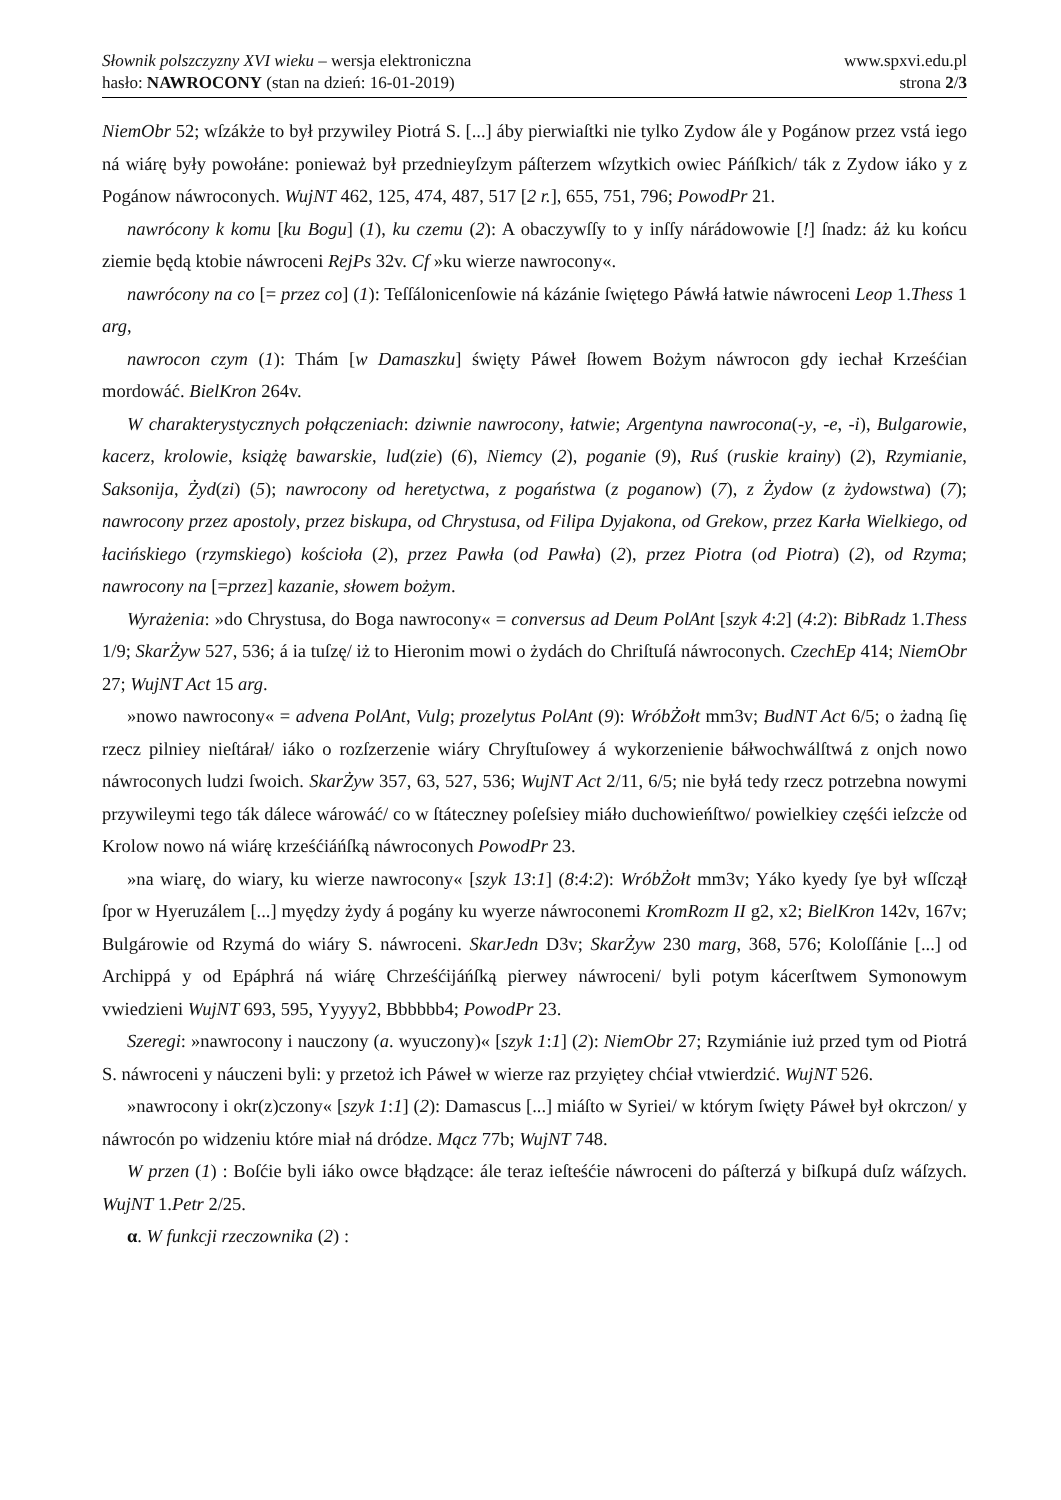Słownik polszczyzny XVI wieku – wersja elektroniczna
hasło: NAWROCONY (stan na dzień: 16-01-2019)
www.spxvi.edu.pl
strona 2/3
NiemObr 52; wſzákże to był przywiley Piotrá S. [...] áby pierwiaſtki nie tylko Zydow ále y Pogánow przez vstá iego ná wiárę były powołáne: ponieważ był przednieyſzym páſterzem wſzytkich owiec Páńſkich/ ták z Zydow iáko y z Pogánow náwroconych. WujNT 462, 125, 474, 487, 517 [2 r.], 655, 751, 796; PowodPr 21.
nawrócony k komu [ku Bogu] (1), ku czemu (2): A obaczywſſy to y inſſy nárádowowie [!] ſnadz: áż ku końcu ziemie będą ktobie náwroceni RejPs 32v. Cf »ku wierze nawrocony«.
nawrócony na co [= przez co] (1): Teſſálonicenſowie ná kázánie ſwiętego Páwłá łatwie náwroceni Leop 1.Thess 1 arg,
nawrocon czym (1): Thám [w Damaszku] święty Páweł ſłowem Bożym náwrocon gdy iechał Krześćian mordowáć. BielKron 264v.
W charakterystycznych połączeniach: dziwnie nawrocony, łatwie; Argentyna nawrocona(-y, -e, -i), Bulgarowie, kacerz, krolowie, książę bawarskie, lud(zie) (6), Niemcy (2), poganie (9), Ruś (ruskie krainy) (2), Rzymianie, Saksonija, Żyd(zi) (5); nawrocony od heretyctwa, z pogaństwa (z poganow) (7), z Żydow (z żydowstwa) (7); nawrocony przez apostoly, przez biskupa, od Chrystusa, od Filipa Dyjakona, od Grekow, przez Karła Wielkiego, od łacińskiego (rzymskiego) kościoła (2), przez Pawła (od Pawła) (2), przez Piotra (od Piotra) (2), od Rzyma; nawrocony na [=przez] kazanie, słowem bożym.
Wyrażenia: »do Chrystusa, do Boga nawrocony« = conversus ad Deum PolAnt [szyk 4:2] (4:2): BibRadz 1.Thess 1/9; SkarŻyw 527, 536; á ia tuſzę/ iż to Hieronim mowi o żydách do Chriſtuſá náwroconych. CzechEp 414; NiemObr 27; WujNT Act 15 arg.
»nowo nawrocony« = advena PolAnt, Vulg; prozelytus PolAnt (9): WróbŻołt mm3v; BudNT Act 6/5; o żadną ſię rzecz pilniey nieſtárał/ iáko o rozſzerzenie wiáry Chryſtuſowey á wykorzenienie báłwochwálſtwá z onjch nowo náwroconych ludzi ſwoich. SkarŻyw 357, 63, 527, 536; WujNT Act 2/11, 6/5; nie byłá tedy rzecz potrzebna nowymi przywileymi tego ták dálece wárowáć/ co w ſtáteczney poſeſsiey miáło duchowieńſtwo/ powielkiey częśći ieſzcże od Krolow nowo ná wiárę krześćiáńſką náwroconych PowodPr 23.
»na wiarę, do wiary, ku wierze nawrocony« [szyk 13:1] (8:4:2): WróbŻołt mm3v; Yáko kyedy ſye był wſſczął ſpor w Hyeruzálem [...] myędzy żydy á pogány ku wyerze náwroconemi KromRozm II g2, x2; BielKron 142v, 167v; Bulgárowie od Rzymá do wiáry S. náwroceni. SkarJedn D3v; SkarŻyw 230 marg, 368, 576; Koloſſánie [...] od Archippá y od Epáphrá ná wiárę Chrześćijáńſką pierwey náwroceni/ byli potym kácerſtwem Symonowym vwiedzieni WujNT 693, 595, Yyyyy2, Bbbbbb4; PowodPr 23.
Szeregi: »nawrocony i nauczony (a. wyuczony)« [szyk 1:1] (2): NiemObr 27; Rzymiánie iuż przed tym od Piotrá S. náwroceni y náuczeni byli: y przetoż ich Páweł w wierze raz przyiętey chćiał vtwierdzić. WujNT 526.
»nawrocony i okr(z)czony« [szyk 1:1] (2): Damascus [...] miáſto w Syriei/ w którym ſwięty Páweł był okrczon/ y náwrocón po widzeniu które miał ná dródze. Mącz 77b; WujNT 748.
W przen (1) : Boſćie byli iáko owce błądzące: ále teraz ieſteśćie náwroceni do páſterzá y biſkupá duſz wáſzych. WujNT 1.Petr 2/25.
α. W funkcji rzeczownika (2) :